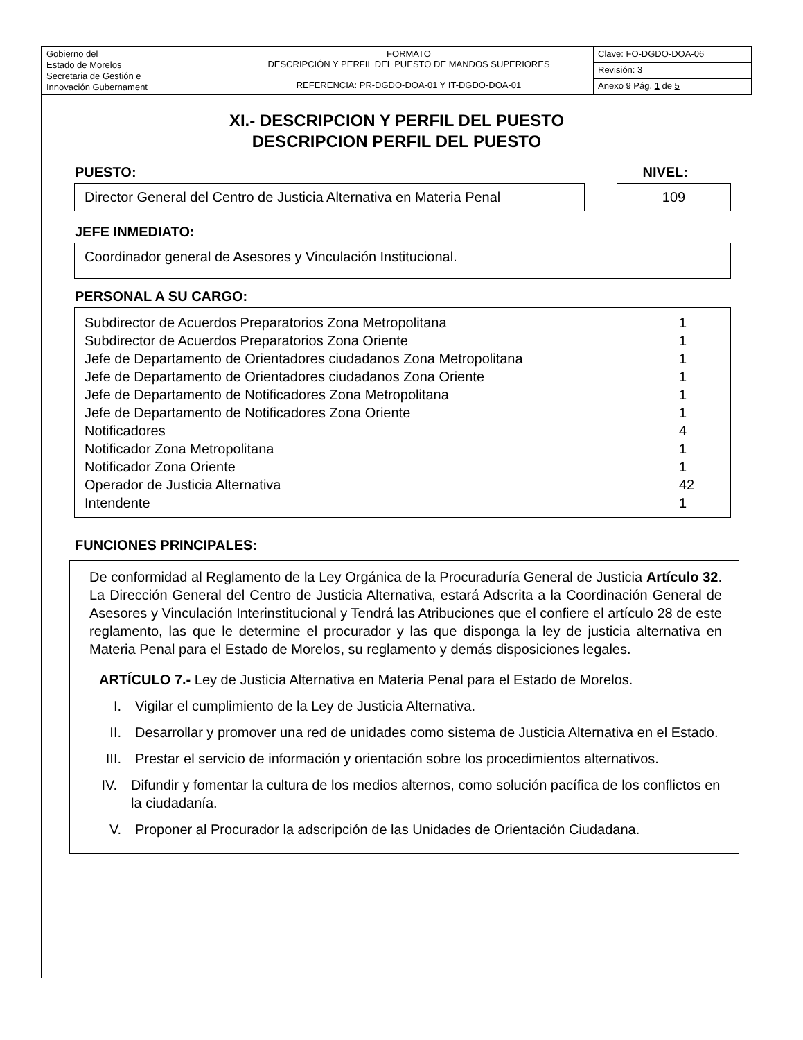| Gobierno del Estado de Morelos Secretaria de Gestión e Innovación Gubernament | FORMATO DESCRIPCIÓN Y PERFIL DEL PUESTO DE MANDOS SUPERIORES REFERENCIA: PR-DGDO-DOA-01 Y IT-DGDO-DOA-01 | Clave: FO-DGDO-DOA-06 |
| | | Revisión: 3 |
| | | Anexo 9 Pág. 1 de 5 |
XI.- DESCRIPCION Y PERFIL DEL PUESTO
DESCRIPCION PERFIL DEL PUESTO
PUESTO: NIVEL:
Director General del Centro de Justicia Alternativa en Materia Penal
109
JEFE INMEDIATO:
Coordinador general de Asesores y Vinculación Institucional.
PERSONAL A SU CARGO:
| Subdirector de Acuerdos Preparatorios Zona Metropolitana | 1 |
| Subdirector de Acuerdos Preparatorios Zona Oriente | 1 |
| Jefe de Departamento de Orientadores ciudadanos Zona Metropolitana | 1 |
| Jefe de Departamento de Orientadores ciudadanos Zona Oriente | 1 |
| Jefe de Departamento de Notificadores Zona Metropolitana | 1 |
| Jefe de Departamento de Notificadores Zona Oriente | 1 |
| Notificadores | 4 |
| Notificador Zona Metropolitana | 1 |
| Notificador Zona Oriente | 1 |
| Operador de Justicia Alternativa | 42 |
| Intendente | 1 |
FUNCIONES PRINCIPALES:
De conformidad al Reglamento de la Ley Orgánica de la Procuraduría General de Justicia Artículo 32. La Dirección General del Centro de Justicia Alternativa, estará Adscrita a la Coordinación General de Asesores y Vinculación Interinstitucional y Tendrá las Atribuciones que el confiere el artículo 28 de este reglamento, las que le determine el procurador y las que disponga la ley de justicia alternativa en Materia Penal para el Estado de Morelos, su reglamento y demás disposiciones legales.
ARTÍCULO 7.- Ley de Justicia Alternativa en Materia Penal para el Estado de Morelos.
I. Vigilar el cumplimiento de la Ley de Justicia Alternativa.
II. Desarrollar y promover una red de unidades como sistema de Justicia Alternativa en el Estado.
III. Prestar el servicio de información y orientación sobre los procedimientos alternativos.
IV. Difundir y fomentar la cultura de los medios alternos, como solución pacífica de los conflictos en la ciudadanía.
V. Proponer al Procurador la adscripción de las Unidades de Orientación Ciudadana.